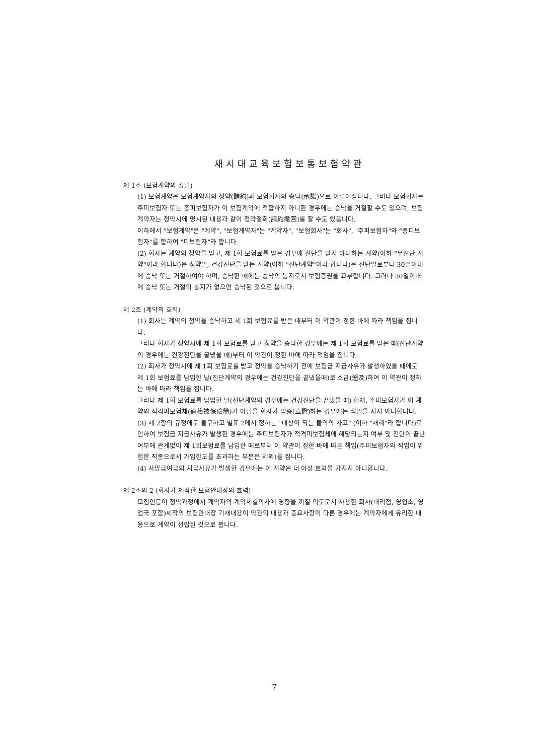새시대교육보험보통보험약관
제 1조 (보험계약의 성립)
(1) 보험계약은 보험계약자의 청약(請約)과 보험회사의 승낙(承諾)으로 이루어집니다. 그러나 보험회사는 주피보험자 또는 종피보험자가 이 보험계약에 적합하지 아니한 경우에는 승낙을 거절할 수도 있으며, 보험계약자는 청약시에 명시된 내용과 같이 청약철회(請約撤回)를 할 수도 있읍니다.
이하에서 "보험계약"은 "계약", "보험계약자"는 "계약자", "보험회사"는 "회사", "주피보험자"와 "종피보험자"를 합하여 "피보험자"라 합니다.
(2) 회사는 계약의 청약을 받고, 제 1회 보험료를 받은 경우에 진단을 받지 아니하는 계약(이하 "무진단 계약"이라 합니다)은 청약일, 건강진단을 받는 계약(이하 "진단계약"이라 합니다)은 진단일로부터 30일이내에 승낙 또는 거절하여야 하며, 승낙한 때에는 승낙의 통지로서 보험증권을 교부합니다. 그러나 30일이내에 승낙 또는 거절의 통지가 없으면 승낙된 것으로 봅니다.
제 2조 (계약의 효력)
(1) 회사는 계약의 청약을 승낙하고 제 1회 보험료를 받은 때부터 이 약관이 정한 바에 따라 책임을 집니다.
그러나 회사가 청약시에 제 1회 보험료를 받고 청약을 승낙한 경우에는 제 1회 보험료를 받은 때(진단계약의 경우에는 건강진단을 끝냈을 때)부터 이 약관이 정한 바에 따라 책임을 집니다.
(2) 회사가 청약시에 제 1회 보험료를 받고 청약을 승낙하기 전에 보험금 지급사유가 발생하였을 때에도 제 1회 보험료를 납입한 날(진단계약의 경우에는 건강진단을 끝냈을때)로 소급(遡及)하여 이 약관이 정하는 바에 따라 책임을 집니다.
그러나 제 1회 보험료를 납입한 날(진단계약의 경우에는 건강진단을 끝냈을 때) 현재, 주피보험자가 이 계약의 적격피보험체(適格被保險體)가 아님을 회사가 입증(立證)하는 경우에는 책임을 지지 아니합니다.
(3) 제 2항의 규정에도 불구하고 별표 2에서 정하는 "대상이 되는 불의의 사고" (이하 "재해"라 합니다)로 인하여 보험금 지급사유가 발생한 경우에는 주피보험자가 적격피보험체에 해당되는지 여부 및 진단이 끝난 여부에 관계없이 제 1회보험료를 납입한 때로부터 이 약관이 정한 바에 따른 책임(주피보험자의 직업이 위험한 직종으로서 가입한도를 초과하는 부분은 제외)을 집니다.
(4) 사망급여금의 지급사유가 발생한 경우에는 이 계약은 더 이상 효력을 가지지 아니합니다.
제 2조의 2 (회사가 제작한 보험안내장의 효력)
모집인등이 청약과정에서 계약자의 계약체결의사에 영향을 끼칠 의도로서 사용한 회사(대리점, 영업소, 영업국 포함)제작의 보험안내장 기재내용이 약관의 내용과 중요사항이 다른 경우에는 계약자에게 유리한 내용으로 계약이 성립된 것으로 봅니다.
7